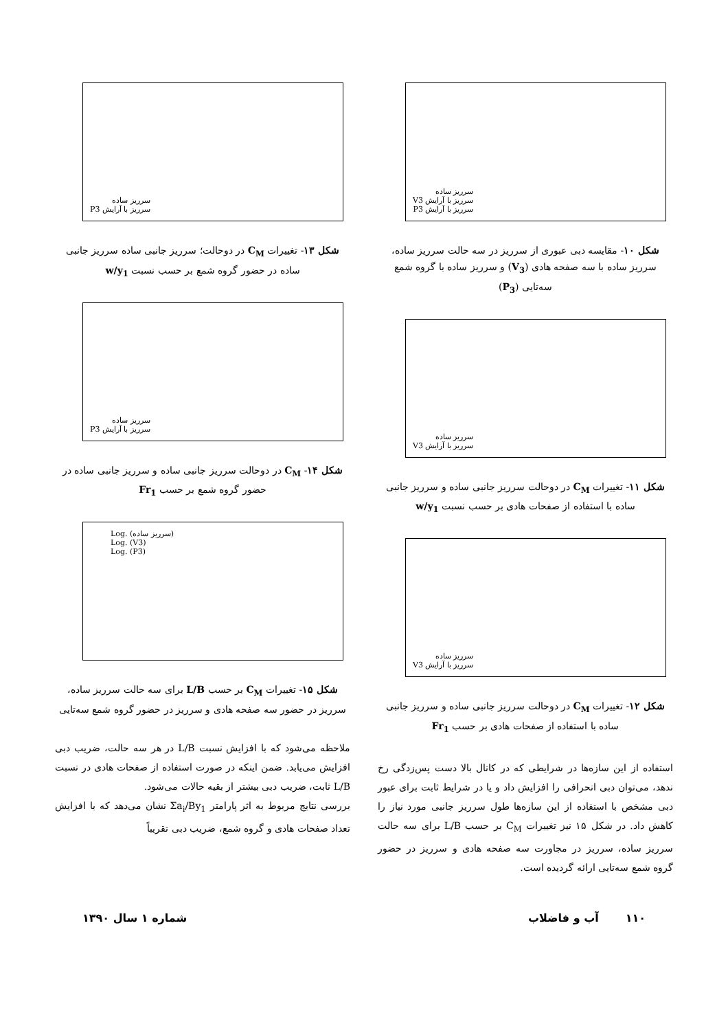سرریز ساده
سرریز با آرایش V3
سرریز با آرایش P3
شکل ۱۰- مقایسه دبی عبوری از سرریز در سه حالت سرریز ساده، سرریز ساده با سه صفحه هادی (V<sub>3</sub>) و سرریز ساده با گروه شمع سه‌تایی (P<sub>3</sub>)
سرریز ساده
سرریز با آرایش V3
شکل ۱۱- تغییرات C<sub>M</sub> در دوحالت سرریز جانبی ساده و سرریز جانبی ساده با استفاده از صفحات هادی بر حسب نسبت w/y<sub>1</sub>
سرریز ساده
سرریز با آرایش V3
شکل ۱۲- تغییرات C<sub>M</sub> در دوحالت سرریز جانبی ساده و سرریز جانبی ساده با استفاده از صفحات هادی بر حسب Fr<sub>1</sub>
استفاده از این سازه‌ها در شرایطی که در کانال بالا دست پس‌زدگی رخ ندهد، می‌توان دبی انحرافی را افزایش داد و یا در شرایط ثابت برای عبور دبی مشخص با استفاده از این سازه‌ها طول سرریز جانبی مورد نیاز را کاهش داد. در شکل ۱۵ نیز تغییرات C<sub>M</sub> بر حسب L/B برای سه حالت سرریز ساده، سرریز در مجاورت سه صفحه هادی و سرریز در حضور گروه شمع سه‌تایی ارائه گردیده است.
سرریز ساده
سرریز با آرایش P3
شکل ۱۳- تغییرات C<sub>M</sub> در دوحالت؛ سرریز جانبی ساده سرریز جانبی ساده در حضور گروه شمع بر حسب نسبت w/y<sub>1</sub>
سرریز ساده
سرریز با آرایش P3
شکل ۱۴- C<sub>M</sub> در دوحالت سرریز جانبی ساده و سرریز جانبی ساده در حضور گروه شمع بر حسب Fr<sub>1</sub>
Log. (سرریز ساده)
Log. (V3)
Log. (P3)
شکل ۱۵- تغییرات C<sub>M</sub> بر حسب L/B برای سه حالت سرریز ساده، سرریز در حضور سه صفحه هادی و سرریز در حضور گروه شمع سه‌تایی
ملاحظه می‌شود که با افزایش نسبت L/B در هر سه حالت، ضریب دبی افزایش می‌یابد. ضمن اینکه در صورت استفاده از صفحات هادی در نسبت L/B ثابت، ضریب دبی بیشتر از بقیه حالات می‌شود.
بررسی نتایج مربوط به اثر پارامتر Σa<sub>i</sub>/By<sub>1</sub> نشان می‌دهد که با افزایش تعداد صفحات هادی و گروه شمع، ضریب دبی تقریباً
۱۱۰ آب و فاضلاب شماره ۱ سال ۱۳۹۰